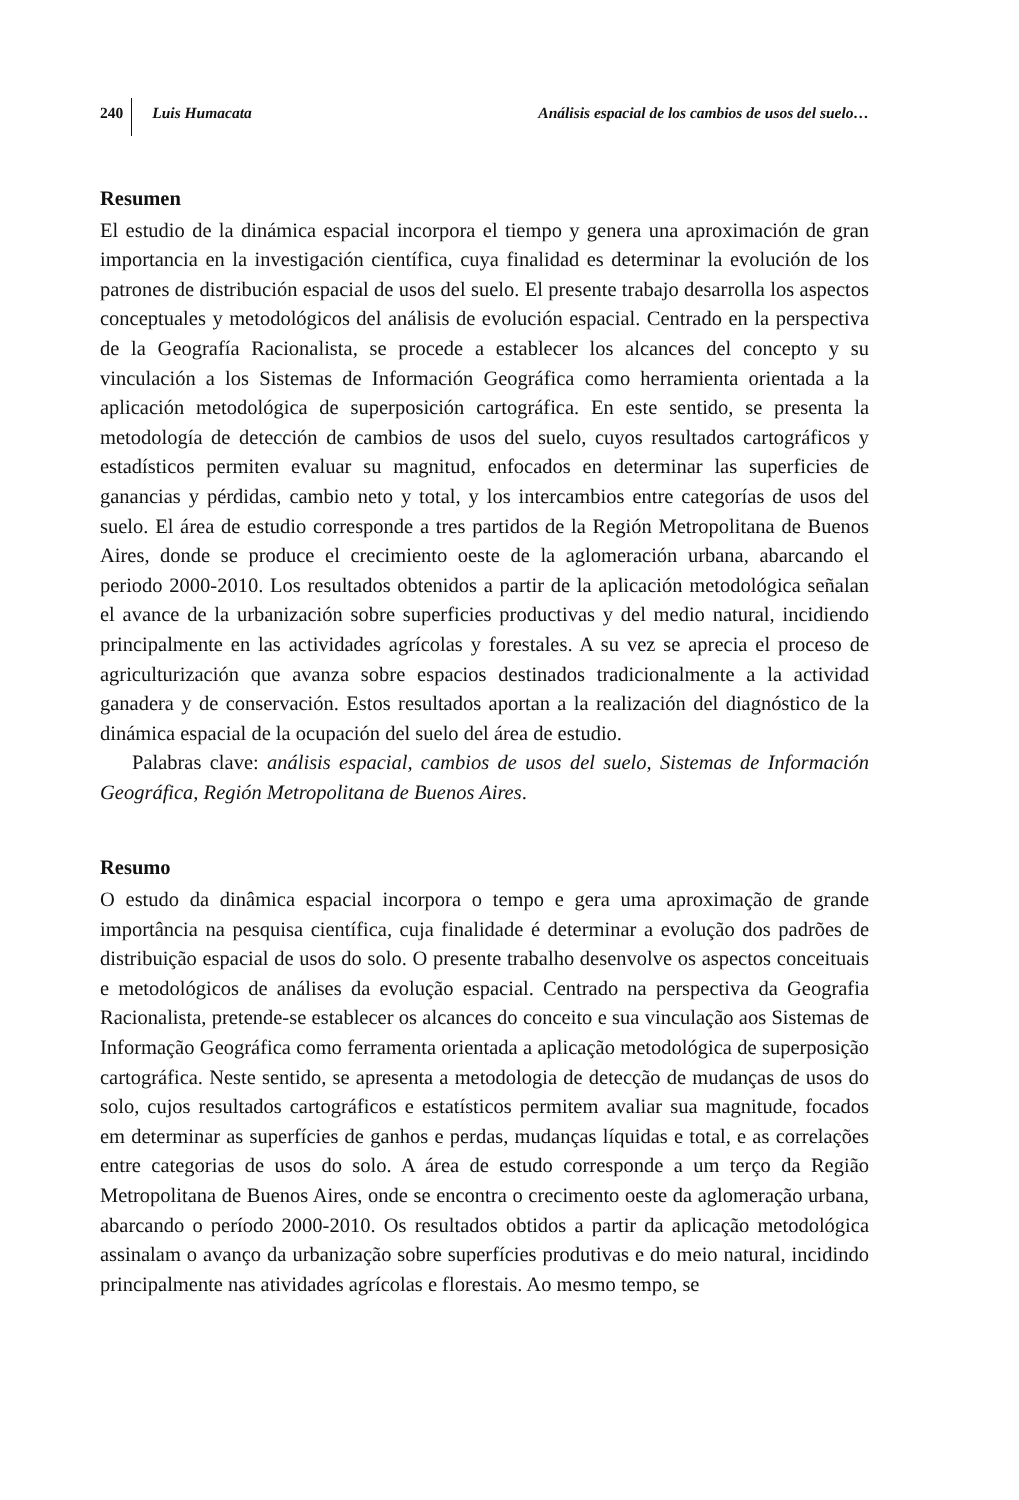240 Luis Humacata Análisis espacial de los cambios de usos del suelo…
Resumen
El estudio de la dinámica espacial incorpora el tiempo y genera una aproximación de gran importancia en la investigación científica, cuya finalidad es determinar la evolución de los patrones de distribución espacial de usos del suelo. El presente trabajo desarrolla los aspectos conceptuales y metodológicos del análisis de evolución espacial. Centrado en la perspectiva de la Geografía Racionalista, se procede a establecer los alcances del concepto y su vinculación a los Sistemas de Información Geográfica como herramienta orientada a la aplicación metodológica de superposición cartográfica. En este sentido, se presenta la metodología de detección de cambios de usos del suelo, cuyos resultados cartográficos y estadísticos permiten evaluar su magnitud, enfocados en determinar las superficies de ganancias y pérdidas, cambio neto y total, y los intercambios entre categorías de usos del suelo. El área de estudio corresponde a tres partidos de la Región Metropolitana de Buenos Aires, donde se produce el crecimiento oeste de la aglomeración urbana, abarcando el periodo 2000-2010. Los resultados obtenidos a partir de la aplicación metodológica señalan el avance de la urbanización sobre superficies productivas y del medio natural, incidiendo principalmente en las actividades agrícolas y forestales. A su vez se aprecia el proceso de agriculturización que avanza sobre espacios destinados tradicionalmente a la actividad ganadera y de conservación. Estos resultados aportan a la realización del diagnóstico de la dinámica espacial de la ocupación del suelo del área de estudio.
Palabras clave: análisis espacial, cambios de usos del suelo, Sistemas de Información Geográfica, Región Metropolitana de Buenos Aires.
Resumo
O estudo da dinâmica espacial incorpora o tempo e gera uma aproximação de grande importância na pesquisa científica, cuja finalidade é determinar a evolução dos padrões de distribuição espacial de usos do solo. O presente trabalho desenvolve os aspectos conceituais e metodológicos de análises da evolução espacial. Centrado na perspectiva da Geografia Racionalista, pretende-se establecer os alcances do conceito e sua vinculação aos Sistemas de Informação Geográfica como ferramenta orientada a aplicação metodológica de superposição cartográfica. Neste sentido, se apresenta a metodologia de detecção de mudanças de usos do solo, cujos resultados cartográficos e estatísticos permitem avaliar sua magnitude, focados em determinar as superfícies de ganhos e perdas, mudanças líquidas e total, e as correlações entre categorias de usos do solo. A área de estudo corresponde a um terço da Região Metropolitana de Buenos Aires, onde se encontra o crecimento oeste da aglomeração urbana, abarcando o período 2000-2010. Os resultados obtidos a partir da aplicação metodológica assinalam o avanço da urbanização sobre superfícies produtivas e do meio natural, incidindo principalmente nas atividades agrícolas e florestais. Ao mesmo tempo, se